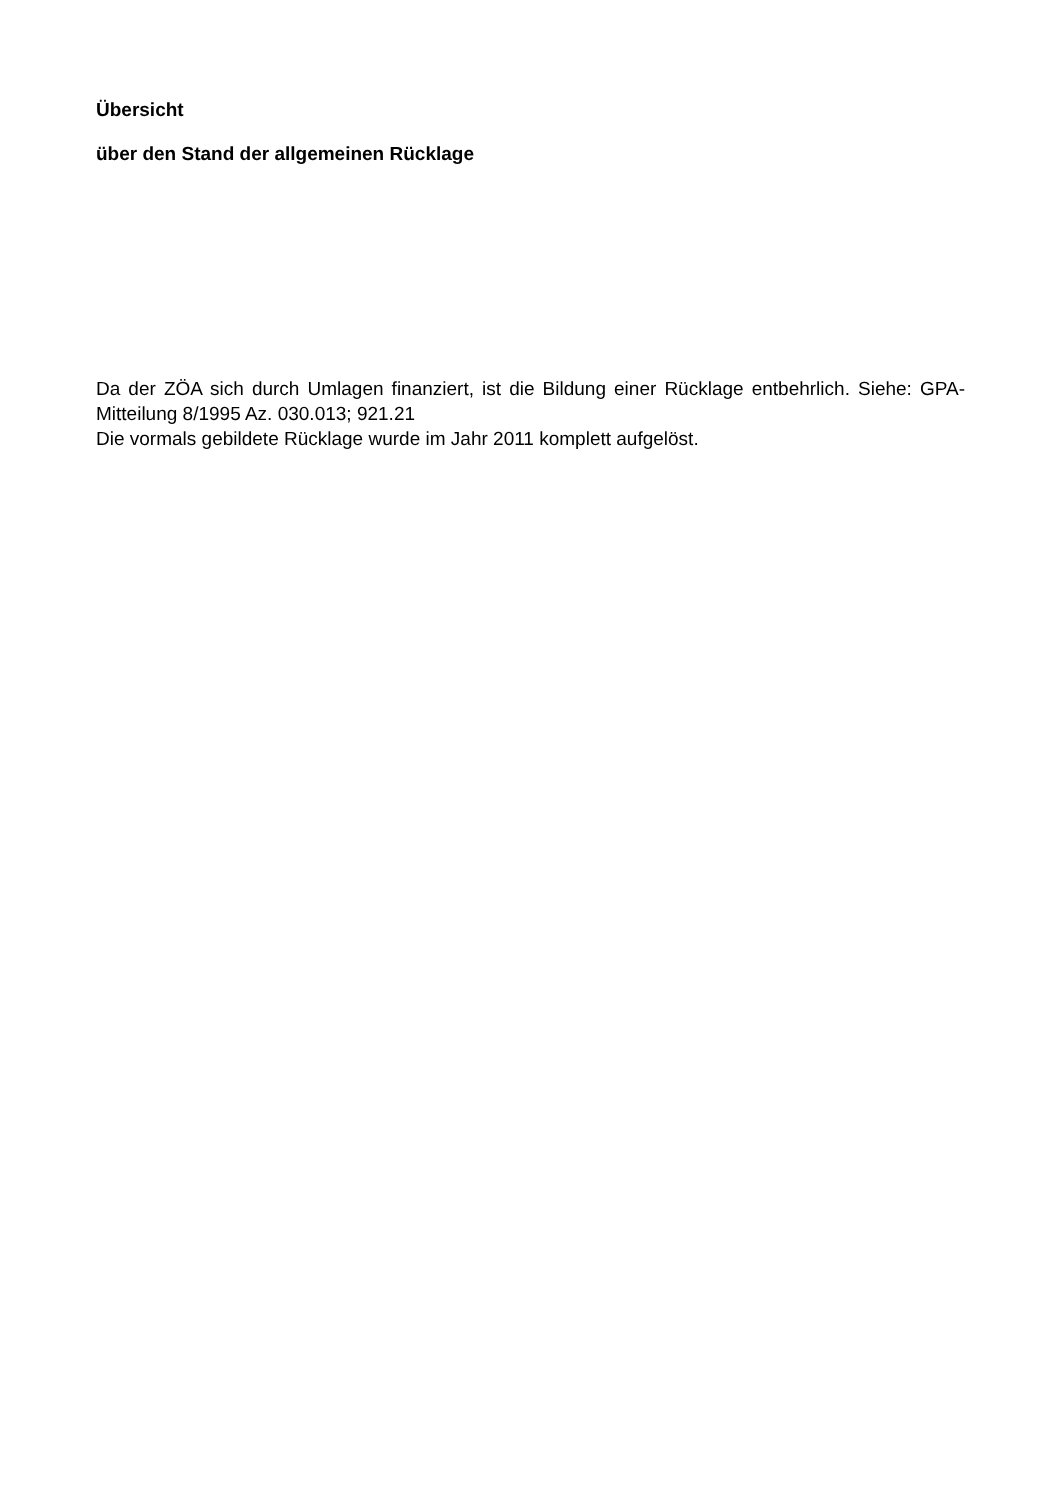Übersicht
über den Stand der allgemeinen Rücklage
Da der ZÖA sich durch Umlagen finanziert, ist die Bildung einer Rücklage entbehrlich. Siehe: GPA-Mitteilung 8/1995 Az. 030.013; 921.21
Die vormals gebildete Rücklage wurde im Jahr 2011 komplett aufgelöst.